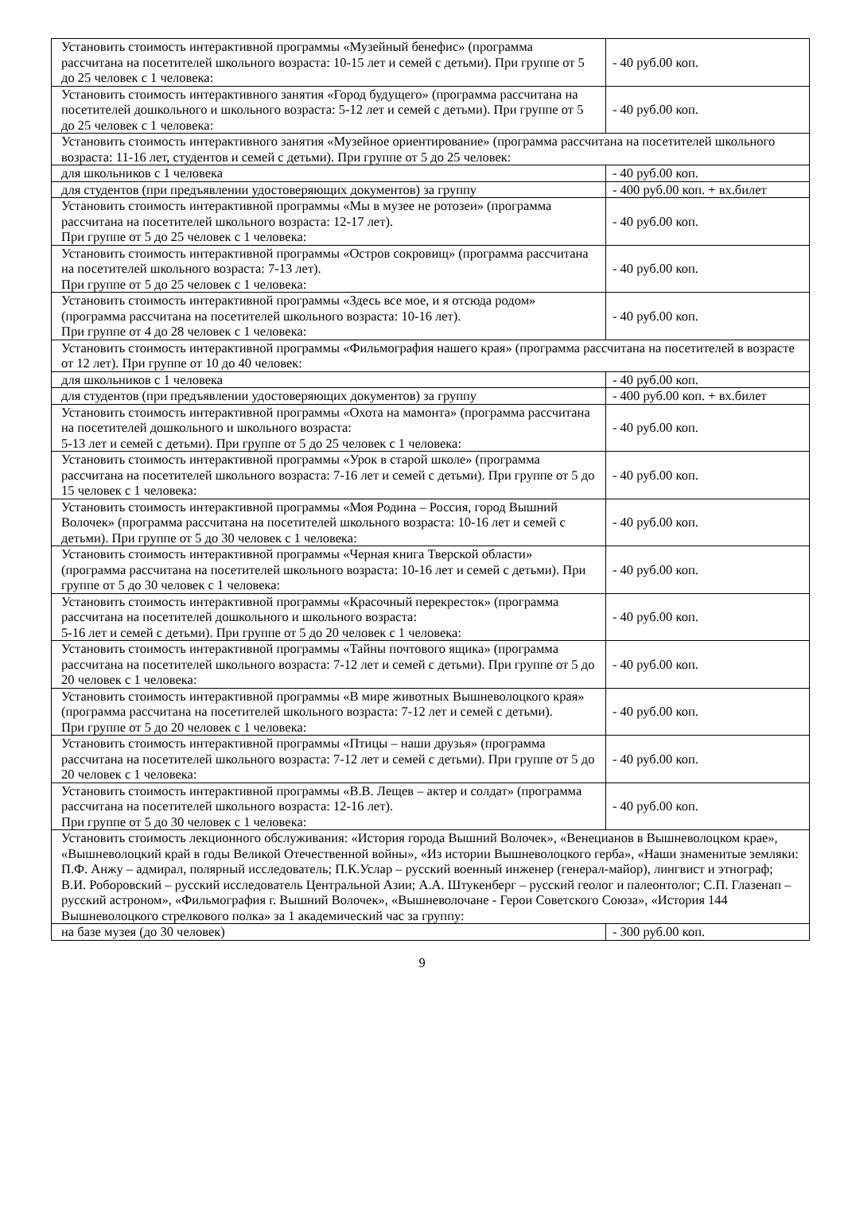| Установить стоимость интерактивной программы «Музейный бенефис» (программа рассчитана на посетителей школьного возраста: 10-15 лет и семей с детьми). При группе от 5 до 25 человек с 1 человека: | - 40 руб.00 коп. |
| Установить стоимость интерактивного занятия «Город будущего» (программа рассчитана на посетителей дошкольного и школьного возраста: 5-12 лет и семей с детьми). При группе от 5 до 25 человек с 1 человека: | - 40 руб.00 коп. |
| Установить стоимость интерактивного занятия «Музейное ориентирование» (программа рассчитана на посетителей школьного возраста: 11-16 лет, студентов и семей с детьми). При группе от 5 до 25 человек: | |
| для школьников с 1 человека | - 40 руб.00 коп. |
| для студентов (при предъявлении удостоверяющих документов) за группу | - 400 руб.00 коп. + вх.билет |
| Установить стоимость интерактивной программы «Мы в музее не ротозеи» (программа рассчитана на посетителей школьного возраста: 12-17 лет). При группе от 5 до 25 человек с 1 человека: | - 40 руб.00 коп. |
| Установить стоимость интерактивной программы «Остров сокровищ» (программа рассчитана на посетителей школьного возраста: 7-13 лет). При группе от 5 до 25 человек с 1 человека: | - 40 руб.00 коп. |
| Установить стоимость интерактивной программы «Здесь все мое, и я отсюда родом» (программа рассчитана на посетителей школьного возраста: 10-16 лет). При группе от 4 до 28 человек с 1 человека: | - 40 руб.00 коп. |
| Установить стоимость интерактивной программы «Фильмография нашего края» (программа рассчитана на посетителей в возрасте от 12 лет). При группе от 10 до 40 человек: | |
| для школьников с 1 человека | - 40 руб.00 коп. |
| для студентов (при предъявлении удостоверяющих документов) за группу | - 400 руб.00 коп. + вх.билет |
| Установить стоимость интерактивной программы «Охота на мамонта» (программа рассчитана на посетителей дошкольного и школьного возраста: 5-13 лет и семей с детьми). При группе от 5 до 25 человек с 1 человека: | - 40 руб.00 коп. |
| Установить стоимость интерактивной программы «Урок в старой школе» (программа рассчитана на посетителей школьного возраста: 7-16 лет и семей с детьми). При группе от 5 до 15 человек с 1 человека: | - 40 руб.00 коп. |
| Установить стоимость интерактивной программы «Моя Родина – Россия, город Вышний Волочек» (программа рассчитана на посетителей школьного возраста: 10-16 лет и семей с детьми). При группе от 5 до 30 человек с 1 человека: | - 40 руб.00 коп. |
| Установить стоимость интерактивной программы «Черная книга Тверской области» (программа рассчитана на посетителей школьного возраста: 10-16 лет и семей с детьми). При группе от 5 до 30 человек с 1 человека: | - 40 руб.00 коп. |
| Установить стоимость интерактивной программы «Красочный перекресток» (программа рассчитана на посетителей дошкольного и школьного возраста: 5-16 лет и семей с детьми). При группе от 5 до 20 человек с 1 человека: | - 40 руб.00 коп. |
| Установить стоимость интерактивной программы «Тайны почтового ящика» (программа рассчитана на посетителей школьного возраста: 7-12 лет и семей с детьми). При группе от 5 до 20 человек с 1 человека: | - 40 руб.00 коп. |
| Установить стоимость интерактивной программы «В мире животных Вышневолоцкого края» (программа рассчитана на посетителей школьного возраста: 7-12 лет и семей с детьми). При группе от 5 до 20 человек с 1 человека: | - 40 руб.00 коп. |
| Установить стоимость интерактивной программы «Птицы – наши друзья» (программа рассчитана на посетителей школьного возраста: 7-12 лет и семей с детьми). При группе от 5 до 20 человек с 1 человека: | - 40 руб.00 коп. |
| Установить стоимость интерактивной программы «В.В. Лещев – актер и солдат» (программа рассчитана на посетителей школьного возраста: 12-16 лет). При группе от 5 до 30 человек с 1 человека: | - 40 руб.00 коп. |
| Установить стоимость лекционного обслуживания: «История города Вышний Волочек», «Венецианов в Вышневолоцком крае», «Вышневолоцкий край в годы Великой Отечественной войны», «Из истории Вышневолоцкого герба», «Наши знаменитые земляки: П.Ф. Анжу – адмирал, полярный исследователь; П.К.Услар – русский военный инженер (генерал-майор), лингвист и этнограф; В.И. Роборовский – русский исследователь Центральной Азии; А.А. Штукенберг – русский геолог и палеонтолог; С.П. Глазенап – русский астроном», «Фильмография г. Вышний Волочек», «Вышневолочане - Герои Советского Союза», «История 144 Вышневолоцкого стрелкового полка» за 1 академический час за группу: | |
| на базе музея (до 30 человек) | - 300 руб.00 коп. |
9